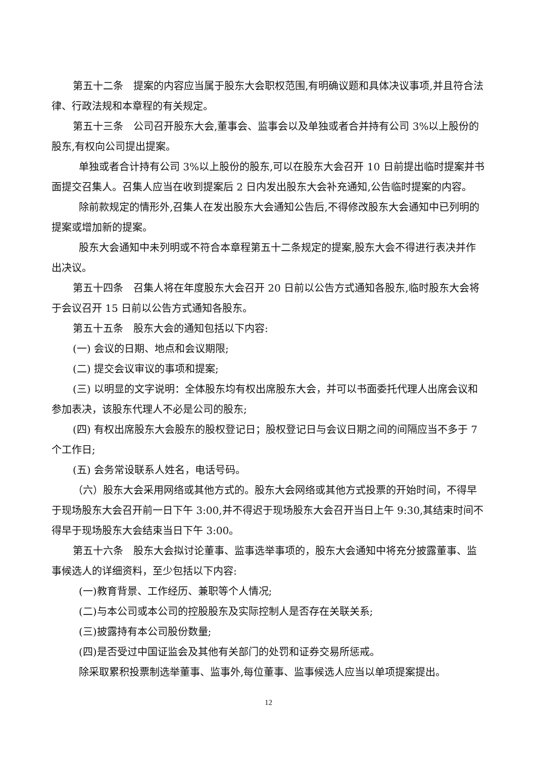第五十二条　提案的内容应当属于股东大会职权范围,有明确议题和具体决议事项,并且符合法律、行政法规和本章程的有关规定。
第五十三条　公司召开股东大会,董事会、监事会以及单独或者合并持有公司 3%以上股份的股东,有权向公司提出提案。
单独或者合计持有公司 3%以上股份的股东,可以在股东大会召开 10 日前提出临时提案并书面提交召集人。召集人应当在收到提案后 2 日内发出股东大会补充通知,公告临时提案的内容。
除前款规定的情形外,召集人在发出股东大会通知公告后,不得修改股东大会通知中已列明的提案或增加新的提案。
股东大会通知中未列明或不符合本章程第五十二条规定的提案,股东大会不得进行表决并作出决议。
第五十四条　召集人将在年度股东大会召开 20 日前以公告方式通知各股东,临时股东大会将于会议召开 15 日前以公告方式通知各股东。
第五十五条　股东大会的通知包括以下内容:
(一) 会议的日期、地点和会议期限;
(二) 提交会议审议的事项和提案;
(三) 以明显的文字说明：全体股东均有权出席股东大会，并可以书面委托代理人出席会议和参加表决，该股东代理人不必是公司的股东;
(四) 有权出席股东大会股东的股权登记日；股权登记日与会议日期之间的间隔应当不多于 7 个工作日;
(五) 会务常设联系人姓名，电话号码。
（六）股东大会采用网络或其他方式的。股东大会网络或其他方式投票的开始时间，不得早于现场股东大会召开前一日下午 3:00,并不得迟于现场股东大会召开当日上午 9:30,其结束时间不得早于现场股东大会结束当日下午 3:00。
第五十六条　股东大会拟讨论董事、监事选举事项的，股东大会通知中将充分披露董事、监事候选人的详细资料，至少包括以下内容:
(一)教育背景、工作经历、兼职等个人情况;
(二)与本公司或本公司的控股股东及实际控制人是否存在关联关系;
(三)披露持有本公司股份数量;
(四)是否受过中国证监会及其他有关部门的处罚和证券交易所惩戒。
除采取累积投票制选举董事、监事外,每位董事、监事候选人应当以单项提案提出。
12